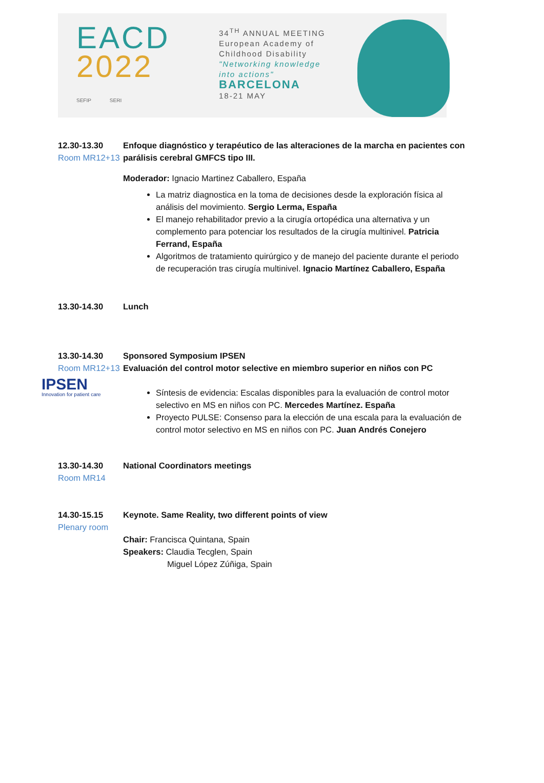EACD
2022
SEFIP SERI
34<sup>TH</sup> ANNUAL MEETING
European Academy of Childhood Disability
"Networking knowledge into actions"
BARCELONA
18-21 MAY
12.30-13.30
Room MR12+13
Enfoque diagnóstico y terapéutico de las alteraciones de la marcha en pacientes con parálisis cerebral GMFCS tipo III.
Moderador: Ignacio Martinez Caballero, España
La matriz diagnostica en la toma de decisiones desde la exploración física al análisis del movimiento. Sergio Lerma, España
El manejo rehabilitador previo a la cirugía ortopédica una alternativa y un complemento para potenciar los resultados de la cirugía multinivel. Patricia Ferrand, España
Algoritmos de tratamiento quirúrgico y de manejo del paciente durante el periodo de recuperación tras cirugía multinivel. Ignacio Martínez Caballero, España
13.30-14.30 Lunch
13.30-14.30
Room MR12+13
IPSEN
Innovation for patient care
Sponsored Symposium IPSEN
Evaluación del control motor selective en miembro superior en niños con PC
Síntesis de evidencia: Escalas disponibles para la evaluación de control motor selectivo en MS en niños con PC. Mercedes Martínez. España
Proyecto PULSE: Consenso para la elección de una escala para la evaluación de control motor selectivo en MS en niños con PC. Juan Andrés Conejero
13.30-14.30
Room MR14
National Coordinators meetings
14.30-15.15
Plenary room
Keynote. Same Reality, two different points of view
Chair: Francisca Quintana, Spain
Speakers: Claudia Tecglen, Spain
Miguel López Zúñiga, Spain